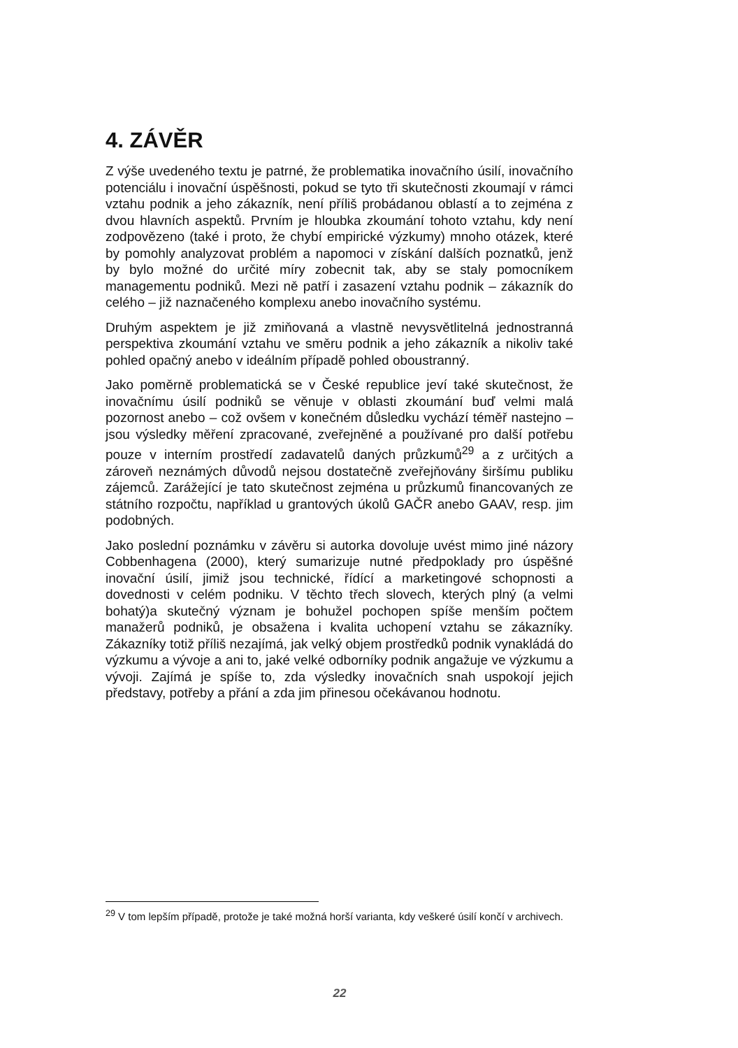4. ZÁVĚR
Z výše uvedeného textu je patrné, že problematika inovačního úsilí, inovačního potenciálu i inovační úspěšnosti, pokud se tyto tři skutečnosti zkoumají v rámci vztahu podnik a jeho zákazník, není příliš probádanou oblastí a to zejména z dvou hlavních aspektů. Prvním je hloubka zkoumání tohoto vztahu, kdy není zodpovězeno (také i proto, že chybí empirické výzkumy) mnoho otázek, které by pomohly analyzovat problém a napomoci v získání dalších poznatků, jenž by bylo možné do určité míry zobecnit tak, aby se staly pomocníkem managementu podniků. Mezi ně patří i zasazení vztahu podnik – zákazník do celého – již naznačeného komplexu anebo inovačního systému.
Druhým aspektem je již zmiňovaná a vlastně nevysvětlitelná jednostranná perspektiva zkoumání vztahu ve směru podnik a jeho zákazník a nikoliv také pohled opačný anebo v ideálním případě pohled oboustranný.
Jako poměrně problematická se v České republice jeví také skutečnost, že inovačnímu úsilí podniků se věnuje v oblasti zkoumání buď velmi malá pozornost anebo – což ovšem v konečném důsledku vychází téměř nastejno – jsou výsledky měření zpracované, zveřejněné a používané pro další potřebu pouze v interním prostředí zadavatelů daných průzkumů<sup>29</sup> a z určitých a zároveň neznámých důvodů nejsou dostatečně zveřejňovány širšímu publiku zájemců. Zarážející je tato skutečnost zejména u průzkumů financovaných ze státního rozpočtu, například u grantových úkolů GAČR anebo GAAV, resp. jim podobných.
Jako poslední poznámku v závěru si autorka dovoluje uvést mimo jiné názory Cobbenhagena (2000), který sumarizuje nutné předpoklady pro úspěšné inovační úsilí, jimiž jsou technické, řídící a marketingové schopnosti a dovednosti v celém podniku. V těchto třech slovech, kterých plný (a velmi bohatý)a skutečný význam je bohužel pochopen spíše menším počtem manažerů podniků, je obsažena i kvalita uchopení vztahu se zákazníky. Zákazníky totiž příliš nezajímá, jak velký objem prostředků podnik vynakládá do výzkumu a vývoje a ani to, jaké velké odborníky podnik angažuje ve výzkumu a vývoji. Zajímá je spíše to, zda výsledky inovačních snah uspokojí jejich představy, potřeby a přání a zda jim přinesou očekávanou hodnotu.
<sup>29</sup> V tom lepším případě, protože je také možná horší varianta, kdy veškeré úsilí končí v archivech.
22